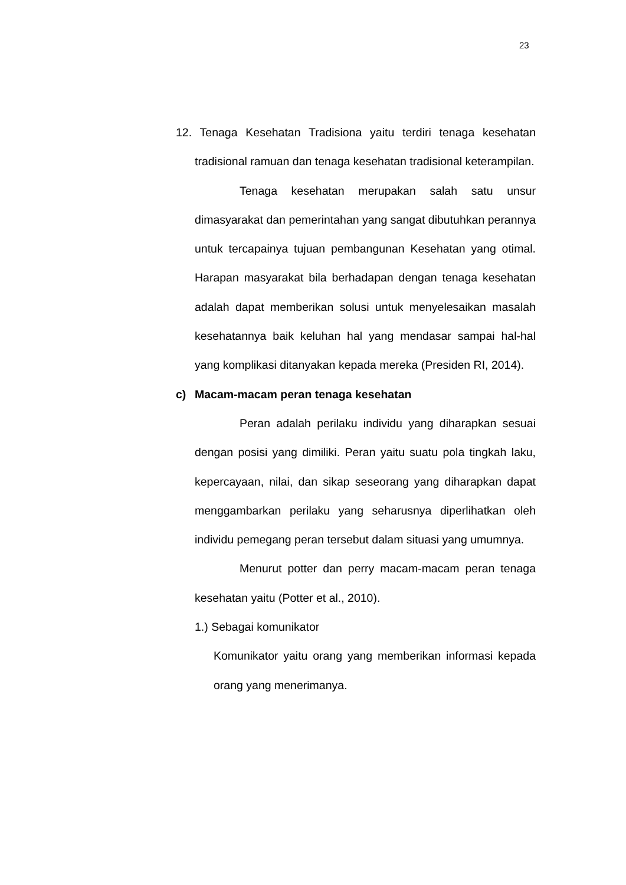23
12. Tenaga Kesehatan Tradisiona yaitu terdiri tenaga kesehatan tradisional ramuan dan tenaga kesehatan tradisional keterampilan.
Tenaga kesehatan merupakan salah satu unsur dimasyarakat dan pemerintahan yang sangat dibutuhkan perannya untuk tercapainya tujuan pembangunan Kesehatan yang otimal. Harapan masyarakat bila berhadapan dengan tenaga kesehatan adalah dapat memberikan solusi untuk menyelesaikan masalah kesehatannya baik keluhan hal yang mendasar sampai hal-hal yang komplikasi ditanyakan kepada mereka (Presiden RI, 2014).
c) Macam-macam peran tenaga kesehatan
Peran adalah perilaku individu yang diharapkan sesuai dengan posisi yang dimiliki. Peran yaitu suatu pola tingkah laku, kepercayaan, nilai, dan sikap seseorang yang diharapkan dapat menggambarkan perilaku yang seharusnya diperlihatkan oleh individu pemegang peran tersebut dalam situasi yang umumnya.
Menurut potter dan perry macam-macam peran tenaga kesehatan yaitu (Potter et al., 2010).
1.) Sebagai komunikator
Komunikator yaitu orang yang memberikan informasi kepada orang yang menerimanya.